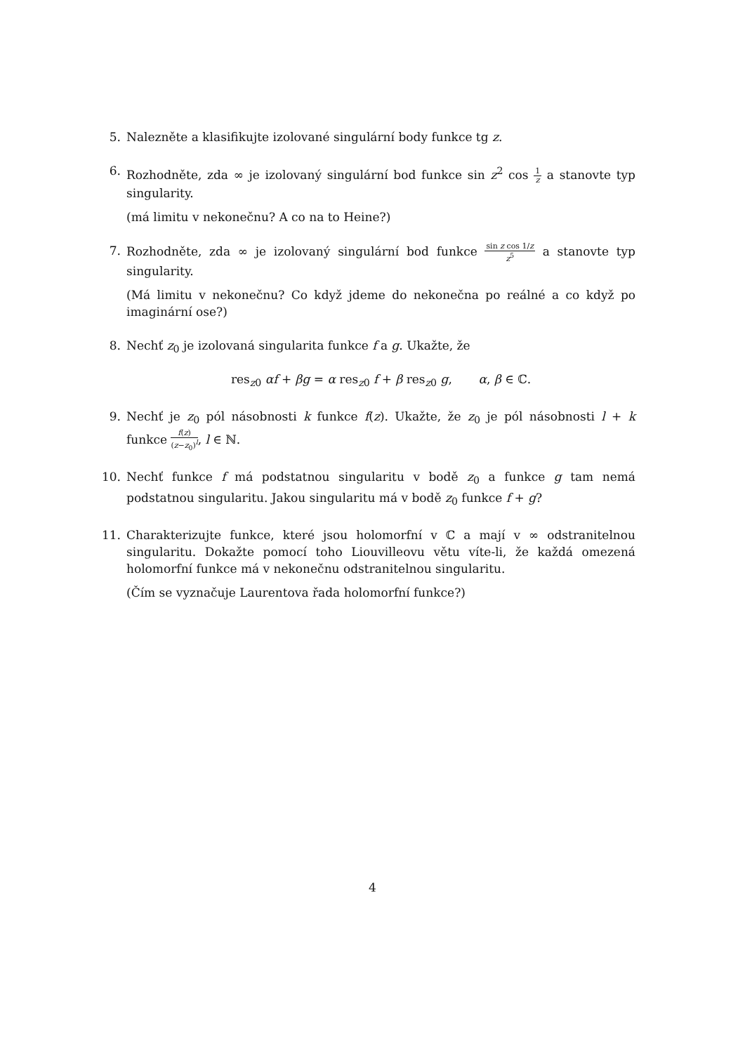5. Nalezněte a klasifikujte izolované singulární body funkce tg z.
6. Rozhodněte, zda ∞ je izolovaný singulární bod funkce sin z<sup>2</sup> cos 1 z a stanovte typ singularity.
(má limitu v nekonečnu? A co na to Heine?)
7. Rozhodněte, zda ∞ je izolovaný singulární bod funkce sin z cos 1/z z<sup>5</sup> a stanovte typ singularity.
(Má limitu v nekonečnu? Co když jdeme do nekonečna po reálné a co když po imaginární ose?)
8. Nechť z<sub>0</sub> je izolovaná singularita funkce f a g. Ukažte, že
res<sub>z0</sub> αf + βg = α res<sub>z0</sub> f + β res<sub>z0</sub> g, α, β ∈ ℂ.
9. Nechť je z<sub>0</sub> pól násobnosti k funkce f(z). Ukažte, že z<sub>0</sub> je pól násobnosti l + k funkce f(z) (z−z<sub>0</sub>)<sup>l</sup>, l ∈ ℕ.
10. Nechť funkce f má podstatnou singularitu v bodě z<sub>0</sub> a funkce g tam nemá podstatnou singularitu. Jakou singularitu má v bodě z<sub>0</sub> funkce f + g?
11. Charakterizujte funkce, které jsou holomorfní v ℂ a mají v ∞ odstranitelnou singularitu. Dokažte pomocí toho Liouvilleovu větu víte-li, že každá omezená holomorfní funkce má v nekonečnu odstranitelnou singularitu.
(Čím se vyznačuje Laurentova řada holomorfní funkce?)
4